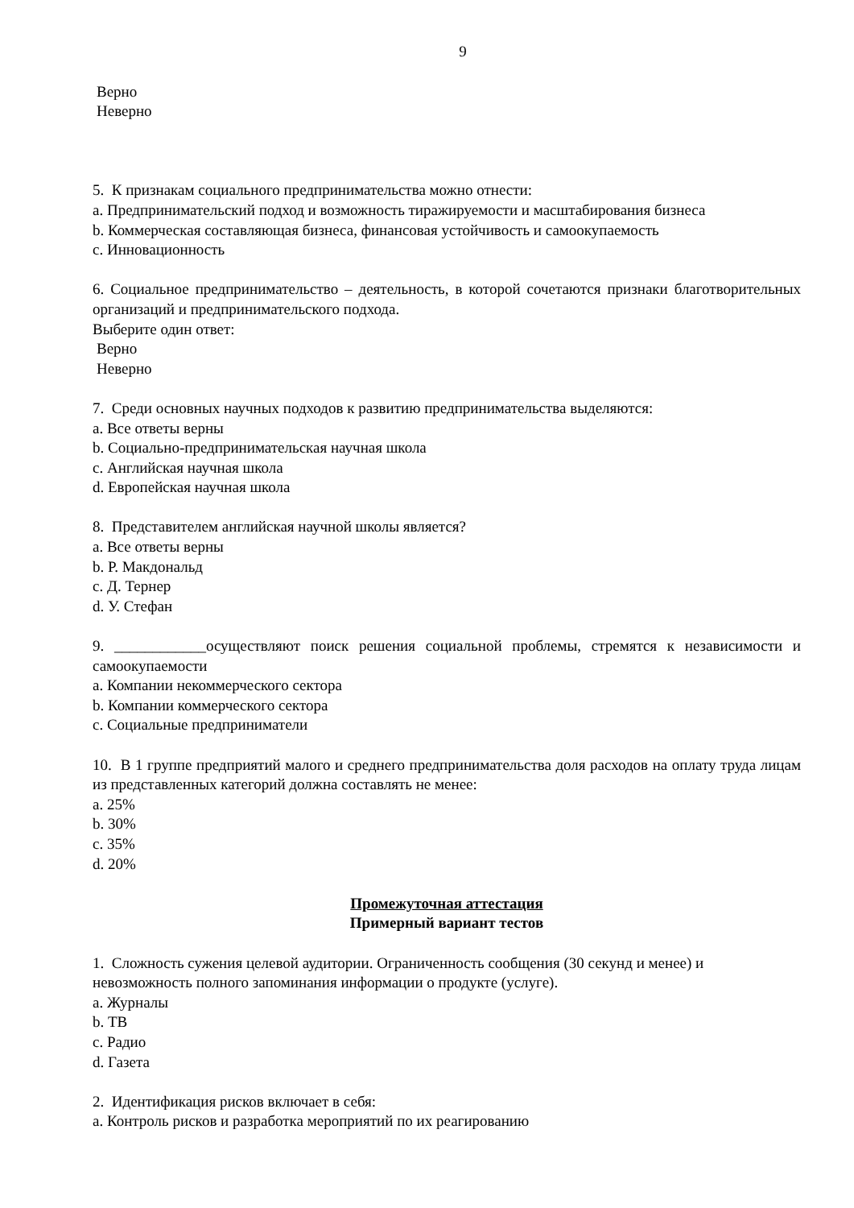9
Верно
Неверно
5. К признакам социального предпринимательства можно отнести:
a. Предпринимательский подход и возможность тиражируемости и масштабирования бизнеса
b. Коммерческая составляющая бизнеса, финансовая устойчивость и самоокупаемость
c. Инновационность
6. Социальное предпринимательство – деятельность, в которой сочетаются признаки благотворительных организаций и предпринимательского подхода.
Выберите один ответ:
Верно
Неверно
7. Среди основных научных подходов к развитию предпринимательства выделяются:
a. Все ответы верны
b. Социально-предпринимательская научная школа
c. Английская научная школа
d. Европейская научная школа
8. Представителем английская научной школы является?
a. Все ответы верны
b. Р. Макдональд
c. Д. Тернер
d. У. Стефан
9. ____________осуществляют поиск решения социальной проблемы, стремятся к независимости и самоокупаемости
a. Компании некоммерческого сектора
b. Компании коммерческого сектора
c. Социальные предприниматели
10. В 1 группе предприятий малого и среднего предпринимательства доля расходов на оплату труда лицам из представленных категорий должна составлять не менее:
a. 25%
b. 30%
c. 35%
d. 20%
Промежуточная аттестация
Примерный вариант тестов
1. Сложность сужения целевой аудитории. Ограниченность сообщения (30 секунд и менее) и невозможность полного запоминания информации о продукте (услуге).
a. Журналы
b. ТВ
c. Радио
d. Газета
2. Идентификация рисков включает в себя:
a. Контроль рисков и разработка мероприятий по их реагированию